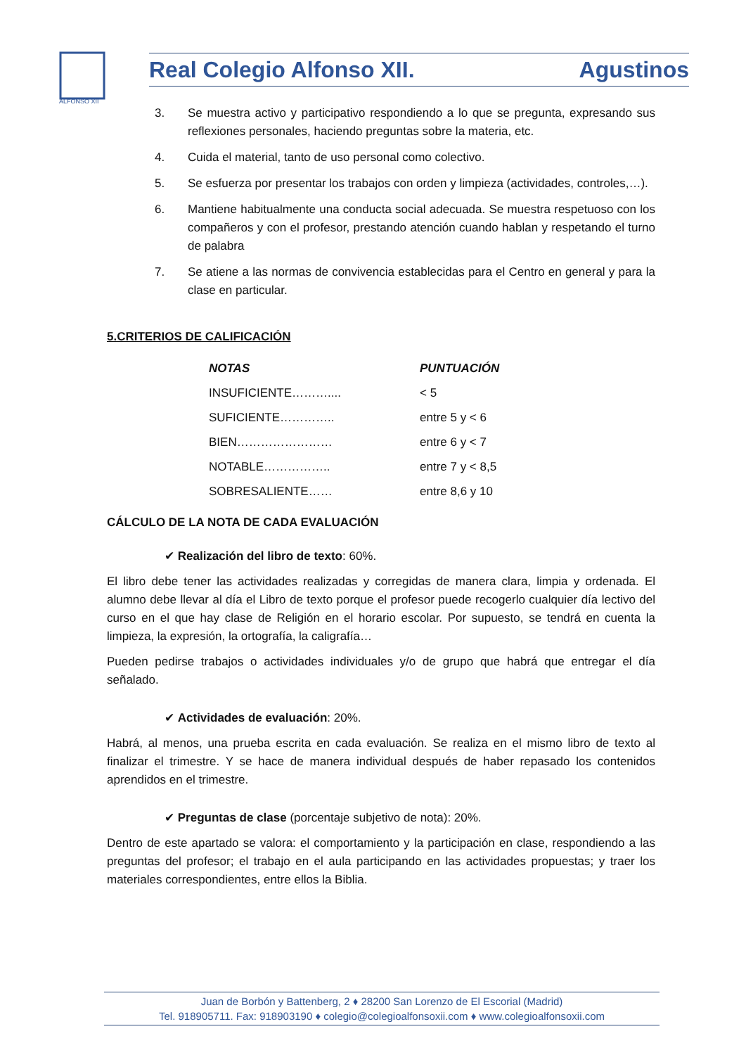ALFONSO XII
Real Colegio Alfonso XII. Agustinos
3. Se muestra activo y participativo respondiendo a lo que se pregunta, expresando sus reflexiones personales, haciendo preguntas sobre la materia, etc.
4. Cuida el material, tanto de uso personal como colectivo.
5. Se esfuerza por presentar los trabajos con orden y limpieza (actividades, controles,…).
6. Mantiene habitualmente una conducta social adecuada. Se muestra respetuoso con los compañeros y con el profesor, prestando atención cuando hablan y respetando el turno de palabra
7. Se atiene a las normas de convivencia establecidas para el Centro en general y para la clase en particular.
5.CRITERIOS DE CALIFICACIÓN
| NOTAS | PUNTUACIÓN |
| --- | --- |
| INSUFICIENTE……….... | < 5 |
| SUFICIENTE………….. | entre 5 y < 6 |
| BIEN…………………… | entre 6 y < 7 |
| NOTABLE…………….. | entre 7 y < 8,5 |
| SOBRESALIENTE…… | entre 8,6 y 10 |
CÁLCULO DE LA NOTA DE CADA EVALUACIÓN
✔ Realización del libro de texto: 60%.
El libro debe tener las actividades realizadas y corregidas de manera clara, limpia y ordenada. El alumno debe llevar al día el Libro de texto porque el profesor puede recogerlo cualquier día lectivo del curso en el que hay clase de Religión en el horario escolar. Por supuesto, se tendrá en cuenta la limpieza, la expresión, la ortografía, la caligrafía…
Pueden pedirse trabajos o actividades individuales y/o de grupo que habrá que entregar el día señalado.
✔ Actividades de evaluación: 20%.
Habrá, al menos, una prueba escrita en cada evaluación. Se realiza en el mismo libro de texto al finalizar el trimestre. Y se hace de manera individual después de haber repasado los contenidos aprendidos en el trimestre.
✔ Preguntas de clase (porcentaje subjetivo de nota): 20%.
Dentro de este apartado se valora: el comportamiento y la participación en clase, respondiendo a las preguntas del profesor; el trabajo en el aula participando en las actividades propuestas; y traer los materiales correspondientes, entre ellos la Biblia.
Juan de Borbón y Battenberg, 2 ♦ 28200 San Lorenzo de El Escorial (Madrid)
Tel. 918905711. Fax: 918903190 ♦ colegio@colegioalfonsoxii.com ♦ www.colegioalfonsoxii.com